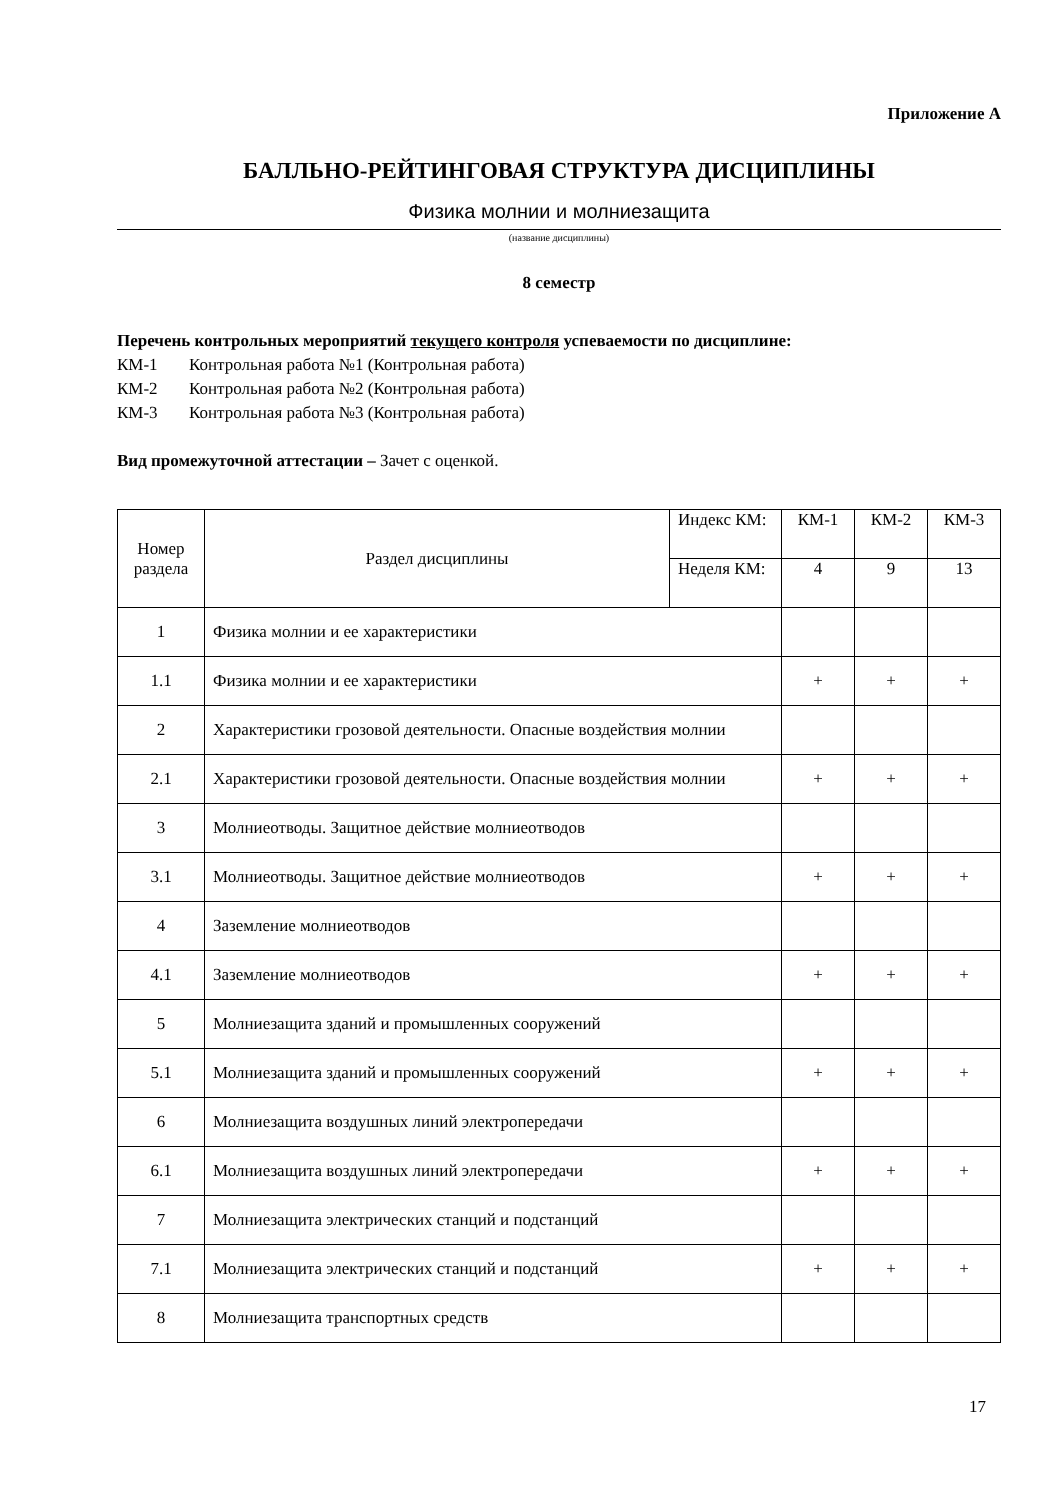Приложение А
БАЛЛЬНО-РЕЙТИНГОВАЯ СТРУКТУРА ДИСЦИПЛИНЫ
Физика молнии и молниезащита
(название дисциплины)
8 семестр
Перечень контрольных мероприятий текущего контроля успеваемости по дисциплине:
КМ-1 Контрольная работа №1 (Контрольная работа)
КМ-2 Контрольная работа №2 (Контрольная работа)
КМ-3 Контрольная работа №3 (Контрольная работа)
Вид промежуточной аттестации – Зачет с оценкой.
| Номер раздела | Раздел дисциплины | Индекс КМ: | КМ-1 | КМ-2 | КМ-3 |
| | | Неделя КМ: | 4 | 9 | 13 |
| 1 | Физика молнии и ее характеристики | | | | |
| 1.1 | Физика молнии и ее характеристики | | + | + | + |
| 2 | Характеристики грозовой деятельности. Опасные воздействия молнии | | | | |
| 2.1 | Характеристики грозовой деятельности. Опасные воздействия молнии | | + | + | + |
| 3 | Молниеотводы. Защитное действие молниеотводов | | | | |
| 3.1 | Молниеотводы. Защитное действие молниеотводов | | + | + | + |
| 4 | Заземление молниеотводов | | | | |
| 4.1 | Заземление молниеотводов | | + | + | + |
| 5 | Молниезащита зданий и промышленных сооружений | | | | |
| 5.1 | Молниезащита зданий и промышленных сооружений | | + | + | + |
| 6 | Молниезащита воздушных линий электропередачи | | | | |
| 6.1 | Молниезащита воздушных линий электропередачи | | + | + | + |
| 7 | Молниезащита электрических станций и подстанций | | | | |
| 7.1 | Молниезащита электрических станций и подстанций | | + | + | + |
| 8 | Молниезащита транспортных средств | | | | |
17